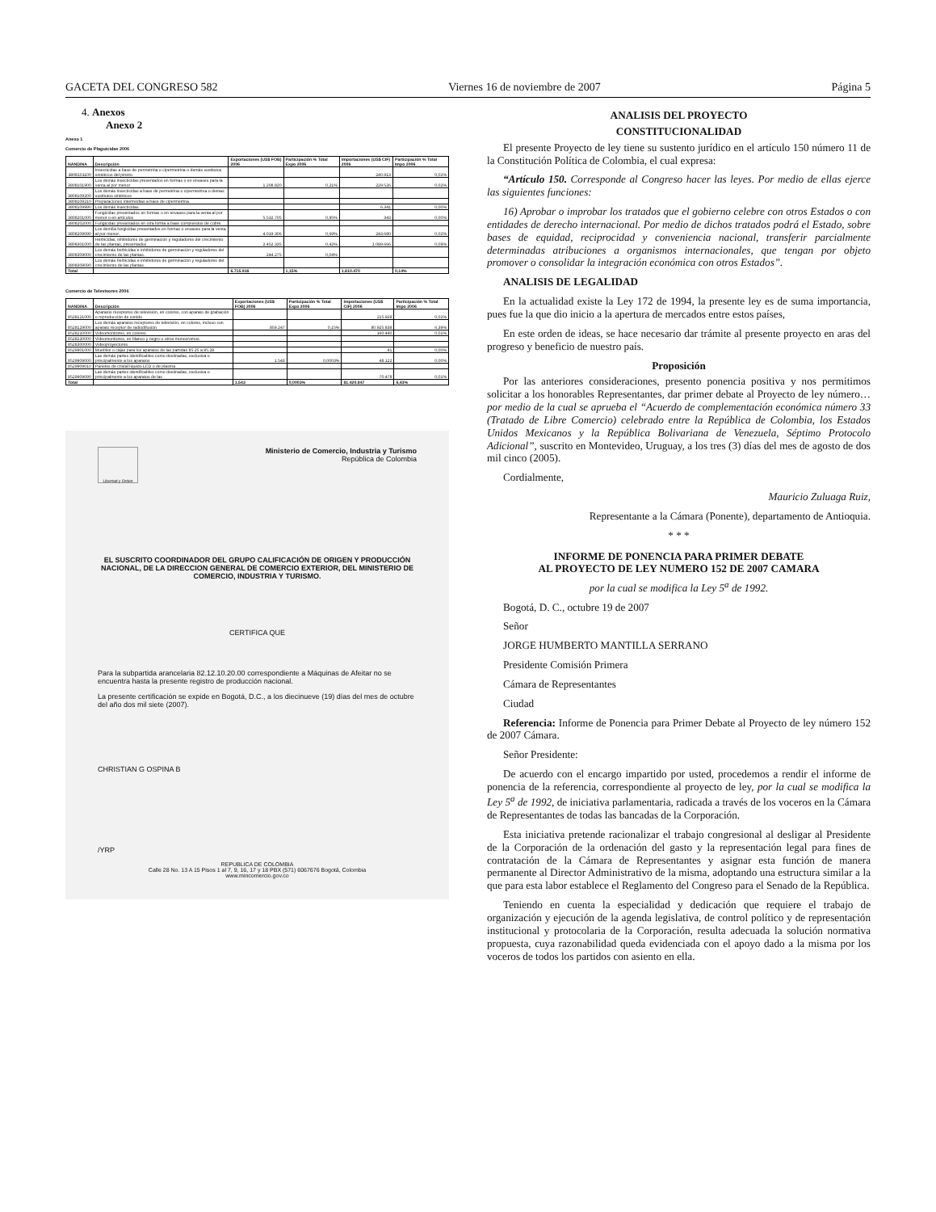GACETA DEL CONGRESO 582 Viernes 16 de noviembre de 2007 Página 5
4. Anexos
Anexo 2
Anexo 1
Comercio de Plaguicidas 2006
| NANDINA | Descripción | Exportaciones (US$ FOB) 2006 | Participación % Total Expo 2006 | Importaciones (US$ CIF) 2006 | Participación % Total Impo 2006 |
| --- | --- | --- | --- | --- | --- |
| 3808101100 | Insecticidas a base de permetrina o cipermetrina o demás sustitutos sintéticos del piretro | | | 240.913 | 0,02% |
| 3808101900 | Los demás insecticidas presentados en formas o en envases para la venta al por menor | 1.208.820 | 0,21% | 229.526 | 0,02% |
| 3808109200 | Los demás insecticidas a base de permetrina o cipermetrina o demas sustitutos sintéticos | | | | |
| 3808109210 | Preparaciones intermedias a base de cipermetrina. | | | | |
| 3808109990 | Los demás insecticidas. | | | 6.341 | 0,00% |
| 3808201000 | Fungicidas presentados en formas o en envases para la venta al por menor o en artículos | 5.532.705 | 0,95% | 343 | 0,00% |
| 3808202000 | Fungicidas presentados en otra forma a base compuestos de cobre. | | | | |
| 3808209090 | Los demßá fungicidas presentados en formas o envases para la venta al por menor. | 4.019.306 | 0,69% | 243.680 | 0,02% |
| 3808301000 | Herbicidas, inhibidores de germinación y reguladores del crecimiento de las plantas, presentados | 2.452.335 | 0,42% | 1.089.666 | 0,09% |
| 3808309000 | Los demás herbicidas e inhibidores de germinación y reguladores del crecimiento de las plantas. | 244.275 | 0,04% | | |
| 3808309090 | Los demás herbicidas e inhibidores de germinación y reguladores del crecimiento de las plantas. | | | | |
| Total | | 6.715.916 | 1,15% | 1.810.470 | 0,14% |
Comercio de Televisores 2006
| NANDINA | Descripción | Exportaciones (US$ FOB) 2006 | Participación % Total Expo 2006 | Importaciones (US$ CIF) 2006 | Participación % Total Impo 2006 |
| --- | --- | --- | --- | --- | --- |
| 8528121000 | Aparatos receptores de televisión, en colores, con aparato de grabación o reproducción de sonido | | | 215.928 | 0,02% |
| 8528129000 | Los demás aparatos receptores de televisión, en colores, incluso con aparato receptor de radiodifusión | 859.247 | 0,15% | 80.925.838 | 6,39% |
| 8528210000 | Videomonitores, en colores. | | | 160.440 | 0,01% |
| 8528220000 | Videomonitores, en blanco y negro u otros monocromos. | | | | |
| 8528300000 | Videoproyectores. | | | | |
| 8529901000 | Muebles o cajas para los aparatos de las partidas 85.25 a 85.28. | | | 41 | 0,00% |
| 8529909000 | Las demás partes identificables como destinadas, exclusiva o principalmente a los aparatos | 1.543 | 0,0003% | 48.122 | 0,00% |
| 8529909010 | Paneles de cristal líquido LCD o de plasma | | | | |
| 8529909090 | Las demás partes identificables como destinadas, exclusiva o principalmente a los aparatos de las | | | 70.478 | 0,01% |
| Total | | 1.543 | 0,0003% | 81.420.847 | 6,43% |
Libertad y Orden
Ministerio de Comercio, Industria y Turismo
República de Colombia
EL SUSCRITO COORDINADOR DEL GRUPO CALIFICACIÓN DE ORIGEN Y PRODUCCIÓN NACIONAL, DE LA DIRECCION GENERAL DE COMERCIO EXTERIOR, DEL MINISTERIO DE COMERCIO, INDUSTRIA Y TURISMO.
CERTIFICA QUE
Para la subpartida arancelaria 82.12.10.20.00 correspondiente a Máquinas de Afeitar no se encuentra hasta la presente registro de producción nacional.
La presente certificación se expide en Bogotá, D.C., a los diecinueve (19) días del mes de octubre del año dos mil siete (2007).
CHRISTIAN G OSPINA B
/YRP
REPUBLICA DE COLOMBIA
Calle 28 No. 13 A 15 Pisos 1 al 7, 9, 16, 17 y 18 PBX (571) 6067676 Bogotá, Colombia
www.mincomercio.gov.co
ANALISIS DEL PROYECTO
CONSTITUCIONALIDAD
El presente Proyecto de ley tiene su sustento jurídico en el artículo 150 número 11 de la Constitución Política de Colombia, el cual expresa:
“Artículo 150. Corresponde al Congreso hacer las leyes. Por medio de ellas ejerce las siguientes funciones:
16) Aprobar o improbar los tratados que el gobierno celebre con otros Estados o con entidades de derecho internacional. Por medio de dichos tratados podrá el Estado, sobre bases de equidad, reciprocidad y conveniencia nacional, transferir parcialmente determinadas atribuciones a organismos internacionales, que tengan por objeto promover o consolidar la integración económica con otros Estados”.
ANALISIS DE LEGALIDAD
En la actualidad existe la Ley 172 de 1994, la presente ley es de suma importancia, pues fue la que dio inicio a la apertura de mercados entre estos países,
En este orden de ideas, se hace necesario dar trámite al presente proyecto en aras del progreso y beneficio de nuestro país.
Proposición
Por las anteriores consideraciones, presento ponencia positiva y nos permitimos solicitar a los honorables Representantes, dar primer debate al Proyecto de ley número… por medio de la cual se aprueba el “Acuerdo de complementación económica número 33 (Tratado de Libre Comercio) celebrado entre la República de Colombia, los Estados Unidos Mexicanos y la República Bolivariana de Venezuela, Séptimo Protocolo Adicional”, suscrito en Montevideo, Uruguay, a los tres (3) días del mes de agosto de dos mil cinco (2005).
Cordialmente,
Mauricio Zuluaga Ruiz,
Representante a la Cámara (Ponente), departamento de Antioquia.
* * *
INFORME DE PONENCIA PARA PRIMER DEBATE
AL PROYECTO DE LEY NUMERO 152 DE 2007 CAMARA
por la cual se modifica la Ley 5<sup>a</sup> de 1992.
Bogotá, D. C., octubre 19 de 2007
Señor
JORGE HUMBERTO MANTILLA SERRANO
Presidente Comisión Primera
Cámara de Representantes
Ciudad
Referencia: Informe de Ponencia para Primer Debate al Proyecto de ley número 152 de 2007 Cámara.
Señor Presidente:
De acuerdo con el encargo impartido por usted, procedemos a rendir el informe de ponencia de la referencia, correspondiente al proyecto de ley, por la cual se modifica la Ley 5<sup>a</sup> de 1992, de iniciativa parlamentaria, radicada a través de los voceros en la Cámara de Representantes de todas las bancadas de la Corporación.
Esta iniciativa pretende racionalizar el trabajo congresional al desligar al Presidente de la Corporación de la ordenación del gasto y la representación legal para fines de contratación de la Cámara de Representantes y asignar esta función de manera permanente al Director Administrativo de la misma, adoptando una estructura similar a la que para esta labor establece el Reglamento del Congreso para el Senado de la República.
Teniendo en cuenta la especialidad y dedicación que requiere el trabajo de organización y ejecución de la agenda legislativa, de control político y de representación institucional y protocolaria de la Corporación, resulta adecuada la solución normativa propuesta, cuya razonabilidad queda evidenciada con el apoyo dado a la misma por los voceros de todos los partidos con asiento en ella.